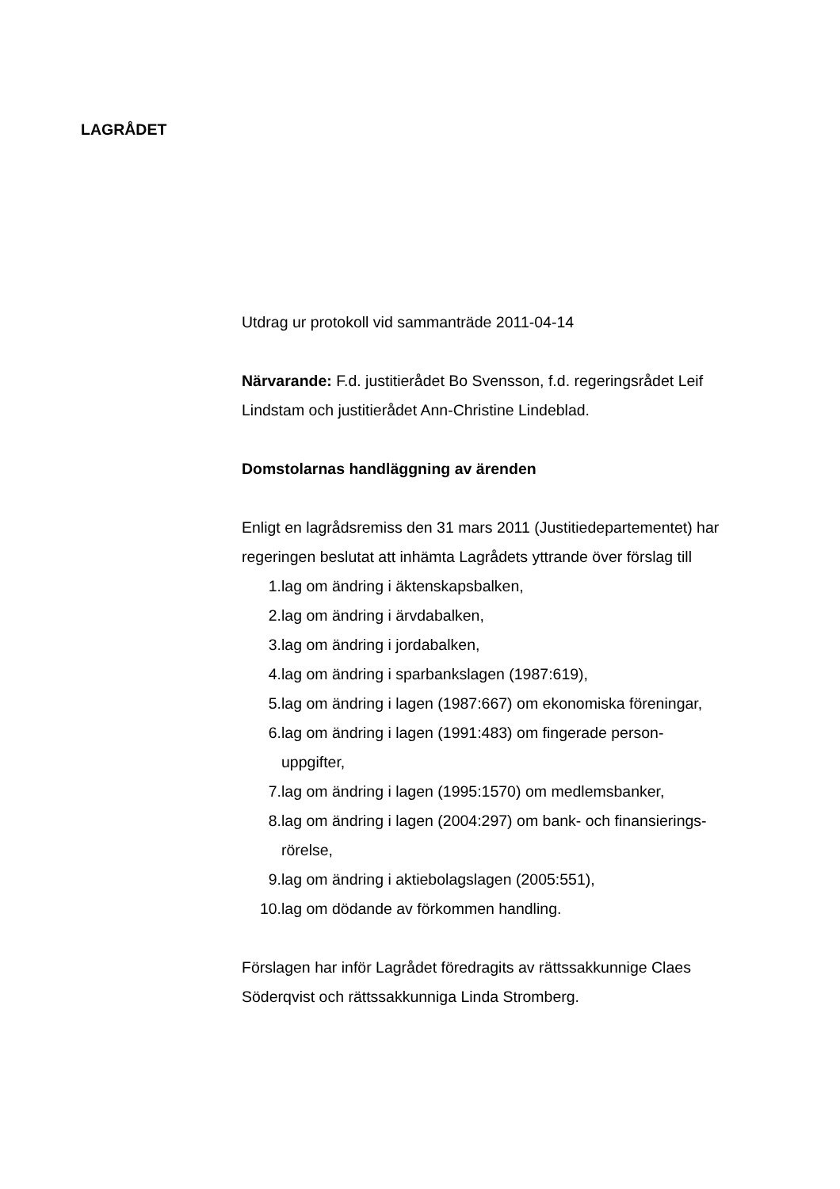LAGRÅDET
Utdrag ur protokoll vid sammanträde 2011-04-14
Närvarande: F.d. justitierådet Bo Svensson, f.d. regeringsrådet Leif Lindstam och justitierådet Ann-Christine Lindeblad.
Domstolarnas handläggning av ärenden
Enligt en lagrådsremiss den 31 mars 2011 (Justitiedepartementet) har regeringen beslutat att inhämta Lagrådets yttrande över förslag till
1. lag om ändring i äktenskapsbalken,
2. lag om ändring i ärvdabalken,
3. lag om ändring i jordabalken,
4. lag om ändring i sparbankslagen (1987:619),
5. lag om ändring i lagen (1987:667) om ekonomiska föreningar,
6. lag om ändring i lagen (1991:483) om fingerade person-
uppgifter,
7. lag om ändring i lagen (1995:1570) om medlemsbanker,
8. lag om ändring i lagen (2004:297) om bank- och finansierings-
rörelse,
9. lag om ändring i aktiebolagslagen (2005:551),
10. lag om dödande av förkommen handling.
Förslagen har inför Lagrådet föredragits av rättssakkunnige Claes Söderqvist och rättssakkunniga Linda Stromberg.